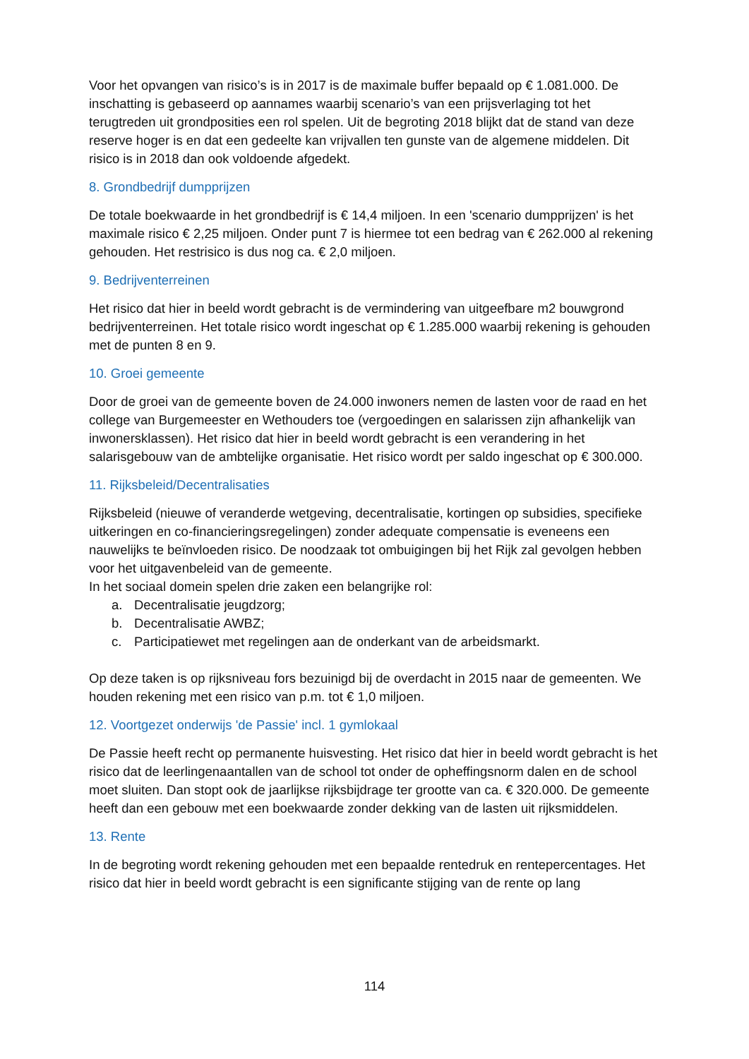Voor het opvangen van risico’s is in 2017 is de maximale buffer bepaald op € 1.081.000. De inschatting is gebaseerd op aannames waarbij scenario’s van een prijsverlaging tot het terugtreden uit grondposities een rol spelen. Uit de begroting 2018 blijkt dat de stand van deze reserve hoger is en dat een gedeelte kan vrijvallen ten gunste van de algemene middelen. Dit risico is in 2018 dan ook voldoende afgedekt.
8. Grondbedrijf dumpprijzen
De totale boekwaarde in het grondbedrijf is € 14,4 miljoen. In een 'scenario dumpprijzen' is het maximale risico € 2,25 miljoen. Onder punt 7 is hiermee tot een bedrag van € 262.000 al rekening gehouden. Het restrisico is dus nog ca. € 2,0 miljoen.
9. Bedrijventerreinen
Het risico dat hier in beeld wordt gebracht is de vermindering van uitgeefbare m2 bouwgrond bedrijventerreinen. Het totale risico wordt ingeschat op € 1.285.000 waarbij rekening is gehouden met de punten 8 en 9.
10. Groei gemeente
Door de groei van de gemeente boven de 24.000 inwoners nemen de lasten voor de raad en het college van Burgemeester en Wethouders toe (vergoedingen en salarissen zijn afhankelijk van inwonersklassen). Het risico dat hier in beeld wordt gebracht is een verandering in het salarisgebouw van de ambtelijke organisatie. Het risico wordt per saldo ingeschat op € 300.000.
11. Rijksbeleid/Decentralisaties
Rijksbeleid (nieuwe of veranderde wetgeving, decentralisatie, kortingen op subsidies, specifieke uitkeringen en co-financieringsregelingen) zonder adequate compensatie is eveneens een nauwelijks te beïnvloeden risico. De noodzaak tot ombuigingen bij het Rijk zal gevolgen hebben voor het uitgavenbeleid van de gemeente.
In het sociaal domein spelen drie zaken een belangrijke rol:
a. Decentralisatie jeugdzorg;
b. Decentralisatie AWBZ;
c. Participatiewet met regelingen aan de onderkant van de arbeidsmarkt.
Op deze taken is op rijksniveau fors bezuinigd bij de overdacht in 2015 naar de gemeenten. We houden rekening met een risico van p.m. tot € 1,0 miljoen.
12. Voortgezet onderwijs 'de Passie' incl. 1 gymlokaal
De Passie heeft recht op permanente huisvesting. Het risico dat hier in beeld wordt gebracht is het risico dat de leerlingenaantallen van de school tot onder de opheffingsnorm dalen en de school moet sluiten. Dan stopt ook de jaarlijkse rijksbijdrage ter grootte van ca. € 320.000. De gemeente heeft dan een gebouw met een boekwaarde zonder dekking van de lasten uit rijksmiddelen.
13. Rente
In de begroting wordt rekening gehouden met een bepaalde rentedruk en rentepercentages. Het risico dat hier in beeld wordt gebracht is een significante stijging van de rente op lang
114